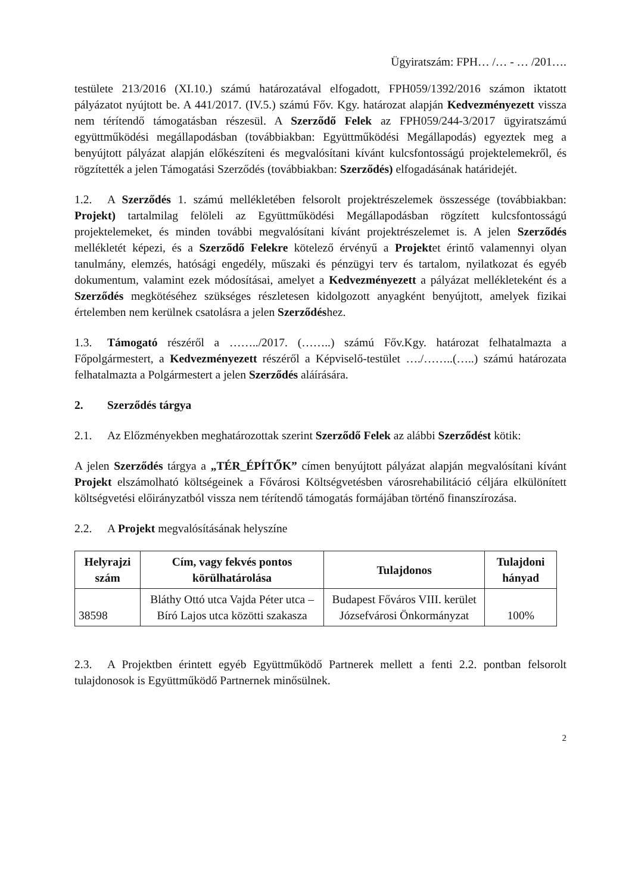Ügyiratszám: FPH… /… - … /201….
testülete 213/2016 (XI.10.) számú határozatával elfogadott, FPH059/1392/2016 számon iktatott pályázatot nyújtott be. A 441/2017. (IV.5.) számú Főv. Kgy. határozat alapján Kedvezményezett vissza nem térítendő támogatásban részesül. A Szerződő Felek az FPH059/244-3/2017 ügyiratszámú együttműködési megállapodásban (továbbiakban: Együttműködési Megállapodás) egyeztek meg a benyújtott pályázat alapján előkészíteni és megvalósítani kívánt kulcsfontosságú projektelemekről, és rögzítették a jelen Támogatási Szerződés (továbbiakban: Szerződés) elfogadásának határidejét.
1.2. A Szerződés 1. számú mellékletében felsorolt projektrészelemek összessége (továbbiakban: Projekt) tartalmilag felöleli az Együttműködési Megállapodásban rögzített kulcsfontosságú projektelemeket, és minden további megvalósítani kívánt projektrészelemet is. A jelen Szerződés mellékletét képezi, és a Szerződő Felekre kötelező érvényű a Projektet érintő valamennyi olyan tanulmány, elemzés, hatósági engedély, műszaki és pénzügyi terv és tartalom, nyilatkozat és egyéb dokumentum, valamint ezek módosításai, amelyet a Kedvezményezett a pályázat mellékleteként és a Szerződés megkötéséhez szükséges részletesen kidolgozott anyagként benyújtott, amelyek fizikai értelemben nem kerülnek csatolásra a jelen Szerződéshez.
1.3. Támogató részéről a ……../2017. (……..) számú Főv.Kgy. határozat felhatalmazta a Főpolgármestert, a Kedvezményezett részéről a Képviselő-testület …./……..(…..) számú határozata felhatalmazta a Polgármestert a jelen Szerződés aláírására.
2. Szerződés tárgya
2.1. Az Előzményekben meghatározottak szerint Szerződő Felek az alábbi Szerződést kötik:
A jelen Szerződés tárgya a „TÉR_ÉPÍTŐK” címen benyújtott pályázat alapján megvalósítani kívánt Projekt elszámolható költségeinek a Fővárosi Költségvetésben városrehabilitáció céljára elkülönített költségvetési előirányzatból vissza nem térítendő támogatás formájában történő finanszírozása.
2.2. A Projekt megvalósításának helyszíne
| Helyrajzi szám | Cím, vagy fekvés pontos körülhatárolása | Tulajdonos | Tulajdoni hányad |
| --- | --- | --- | --- |
| 38598 | Bláthy Ottó utca Vajda Péter utca – Bíró Lajos utca közötti szakasza | Budapest Főváros VIII. kerület Józsefvárosi Önkormányzat | 100% |
2.3. A Projektben érintett egyéb Együttműködő Partnerek mellett a fenti 2.2. pontban felsorolt tulajdonosok is Együttműködő Partnernek minősülnek.
2